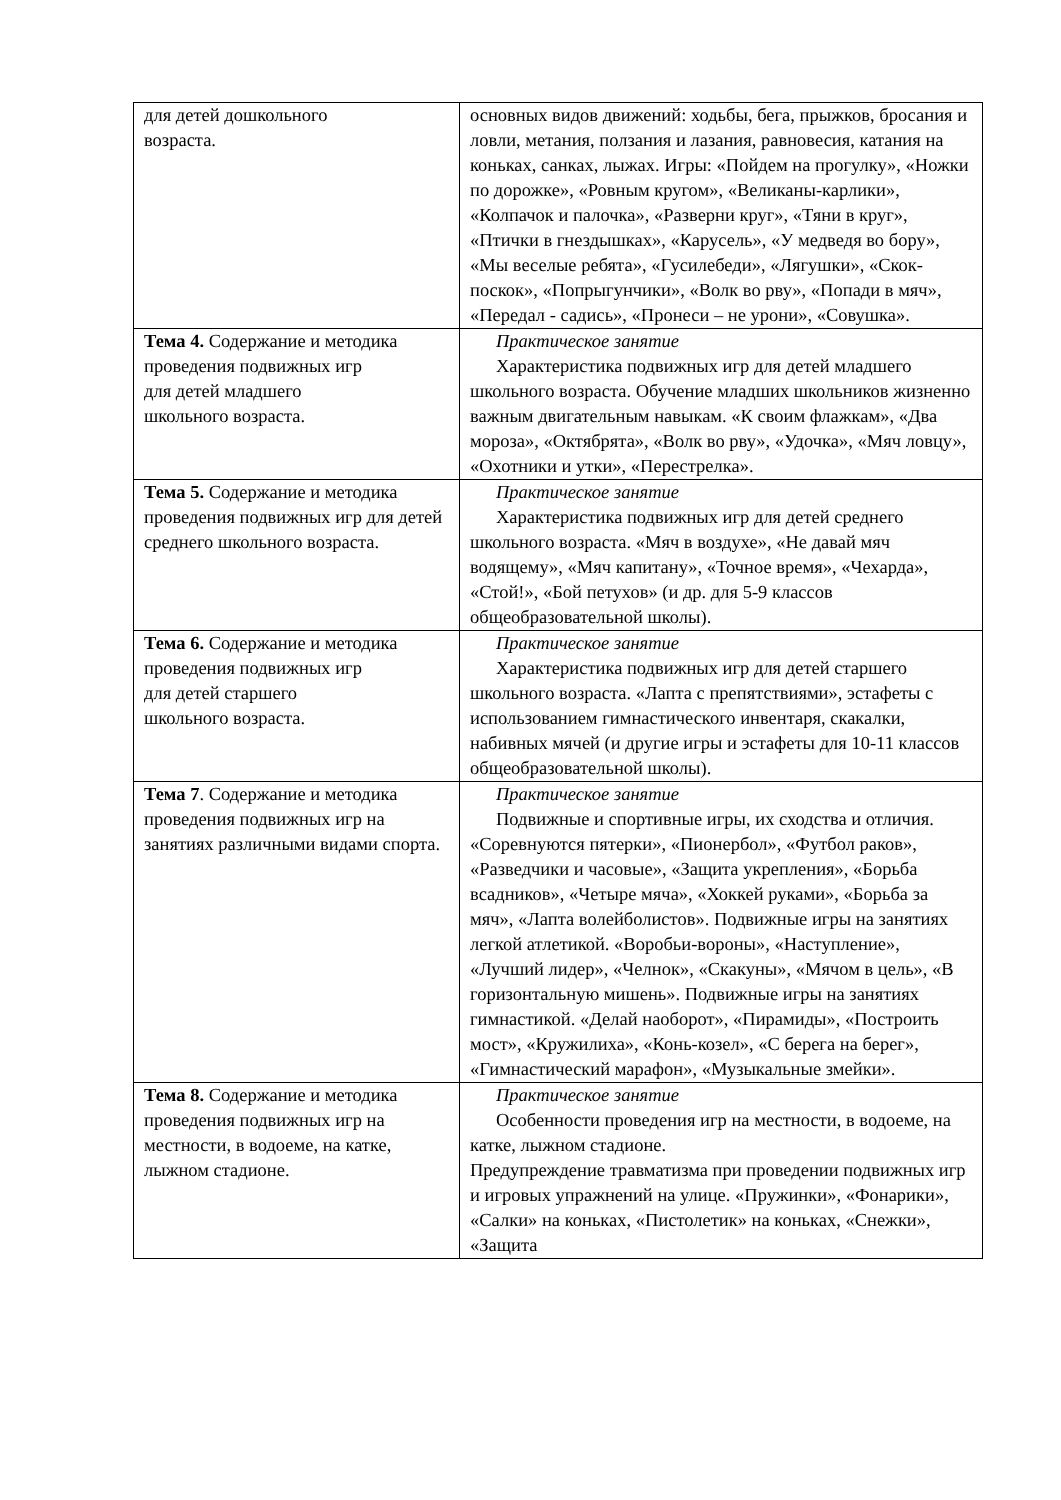| для детей дошкольного возраста. | основных видов движений: ходьбы, бега, прыжков, бросания и ловли, метания, ползания и лазания, равновесия, катания на коньках, санках, лыжах. Игры: «Пойдем на прогулку», «Ножки по дорожке», «Ровным кругом», «Великаны-карлики», «Колпачок и палочка», «Разверни круг», «Тяни в круг», «Птички в гнездышках», «Карусель», «У медведя во бору», «Мы веселые ребята», «Гусилебеди», «Лягушки», «Скок-поскок», «Попрыгунчики», «Волк во рву», «Попади в мяч», «Передал - садись», «Пронеси – не урони», «Совушка». |
| Тема 4. Содержание и методика проведения подвижных игр для детей младшего школьного возраста. | Практическое занятие Характеристика подвижных игр для детей младшего школьного возраста. Обучение младших школьников жизненно важным двигательным навыкам. «К своим флажкам», «Два мороза», «Октябрята», «Волк во рву», «Удочка», «Мяч ловцу», «Охотники и утки», «Перестрелка». |
| Тема 5. Содержание и методика проведения подвижных игр для детей среднего школьного возраста. | Практическое занятие Характеристика подвижных игр для детей среднего школьного возраста. «Мяч в воздухе», «Не давай мяч водящему», «Мяч капитану», «Точное время», «Чехарда», «Стой!», «Бой петухов» (и др. для 5-9 классов общеобразовательной школы). |
| Тема 6. Содержание и методика проведения подвижных игр для детей старшего школьного возраста. | Практическое занятие Характеристика подвижных игр для детей старшего школьного возраста. «Лапта с препятствиями», эстафеты с использованием гимнастического инвентаря, скакалки, набивных мячей (и другие игры и эстафеты для 10-11 классов общеобразовательной школы). |
| Тема 7 . Содержание и методика проведения подвижных игр на занятиях различными видами спорта. | Практическое занятие Подвижные и спортивные игры, их сходства и отличия. «Соревнуются пятерки», «Пионербол», «Футбол раков», «Разведчики и часовые», «Защита укрепления», «Борьба всадников», «Четыре мяча», «Хоккей руками», «Борьба за мяч», «Лапта волейболистов». Подвижные игры на занятиях легкой атлетикой. «Воробьи-вороны», «Наступление», «Лучший лидер», «Челнок», «Скакуны», «Мячом в цель», «В горизонтальную мишень». Подвижные игры на занятиях гимнастикой. «Делай наоборот», «Пирамиды», «Построить мост», «Кружилиха», «Конь-козел», «С берега на берег», «Гимнастический марафон», «Музыкальные змейки». |
| Тема 8. Содержание и методика проведения подвижных игр на местности, в водоеме, на катке, лыжном стадионе. | Практическое занятие Особенности проведения игр на местности, в водоеме, на катке, лыжном стадионе. Предупреждение травматизма при проведении подвижных игр и игровых упражнений на улице. «Пружинки», «Фонарики», «Салки» на коньках, «Пистолетик» на коньках, «Снежки», «Защита |